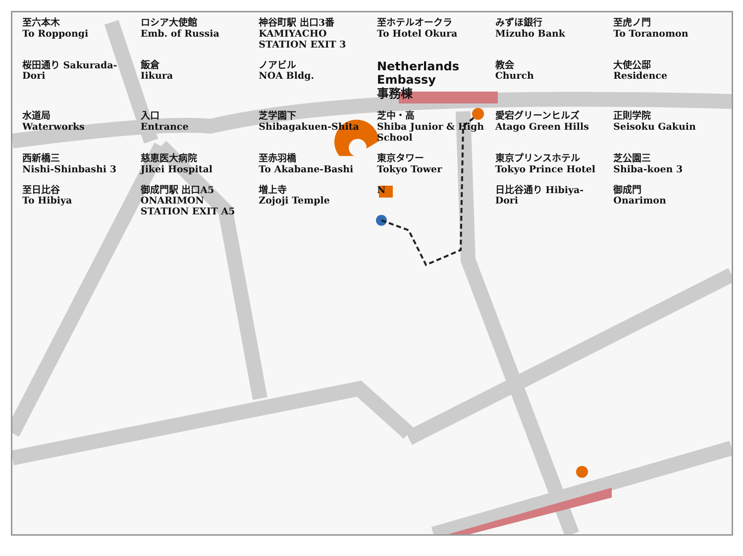至六本木
To Roppongi
ロシア大使館
Emb. of Russia
神谷町駅 出口3番
KAMIYACHO STATION EXIT 3
至ホテルオークラ
To Hotel Okura
みずほ銀行
Mizuho Bank
至虎ノ門
To Toranomon
桜田通り Sakurada-Dori
飯倉
Iikura
ノアビル
NOA Bldg.
Netherlands Embassy
事務棟
教会
Church
大使公邸
Residence
水道局
Waterworks
入口
Entrance
芝学園下
Shibagakuen-Shita
芝中・高
Shiba Junior & High School
愛宕グリーンヒルズ
Atago Green Hills
正則学院
Seisoku Gakuin
西新橋三
Nishi-Shinbashi 3
慈恵医大病院
Jikei Hospital
至赤羽橋
To Akabane-Bashi
東京タワー
Tokyo Tower
東京プリンスホテル
Tokyo Prince Hotel
芝公園三
Shiba-koen 3
至日比谷
To Hibiya
御成門駅 出口A5
ONARIMON STATION EXIT A5
増上寺
Zojoji Temple
N
日比谷通り Hibiya-Dori
御成門
Onarimon